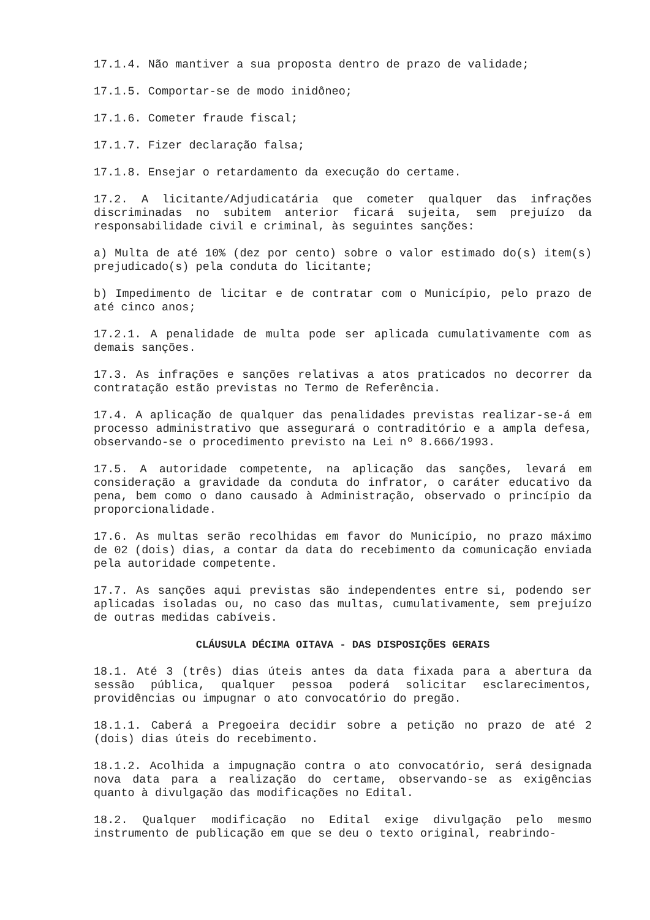17.1.4. Não mantiver a sua proposta dentro de prazo de validade;
17.1.5. Comportar-se de modo inidôneo;
17.1.6. Cometer fraude fiscal;
17.1.7. Fizer declaração falsa;
17.1.8. Ensejar o retardamento da execução do certame.
17.2. A licitante/Adjudicatária que cometer qualquer das infrações discriminadas no subitem anterior ficará sujeita, sem prejuízo da responsabilidade civil e criminal, às seguintes sanções:
a) Multa de até 10% (dez por cento) sobre o valor estimado do(s) item(s) prejudicado(s) pela conduta do licitante;
b) Impedimento de licitar e de contratar com o Município, pelo prazo de até cinco anos;
17.2.1. A penalidade de multa pode ser aplicada cumulativamente com as demais sanções.
17.3. As infrações e sanções relativas a atos praticados no decorrer da contratação estão previstas no Termo de Referência.
17.4. A aplicação de qualquer das penalidades previstas realizar-se-á em processo administrativo que assegurará o contraditório e a ampla defesa, observando-se o procedimento previsto na Lei nº 8.666/1993.
17.5. A autoridade competente, na aplicação das sanções, levará em consideração a gravidade da conduta do infrator, o caráter educativo da pena, bem como o dano causado à Administração, observado o princípio da proporcionalidade.
17.6. As multas serão recolhidas em favor do Município, no prazo máximo de 02 (dois) dias, a contar da data do recebimento da comunicação enviada pela autoridade competente.
17.7. As sanções aqui previstas são independentes entre si, podendo ser aplicadas isoladas ou, no caso das multas, cumulativamente, sem prejuízo de outras medidas cabíveis.
CLÁUSULA DÉCIMA OITAVA - DAS DISPOSIÇÕES GERAIS
18.1. Até 3 (três) dias úteis antes da data fixada para a abertura da sessão pública, qualquer pessoa poderá solicitar esclarecimentos, providências ou impugnar o ato convocatório do pregão.
18.1.1. Caberá a Pregoeira decidir sobre a petição no prazo de até 2 (dois) dias úteis do recebimento.
18.1.2. Acolhida a impugnação contra o ato convocatório, será designada nova data para a realização do certame, observando-se as exigências quanto à divulgação das modificações no Edital.
18.2. Qualquer modificação no Edital exige divulgação pelo mesmo instrumento de publicação em que se deu o texto original, reabrindo-